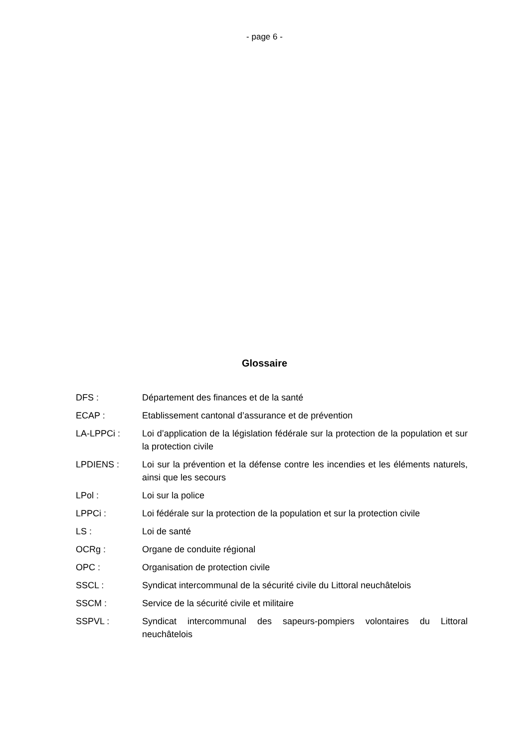- page 6 -
Glossaire
| DFS : | Département des finances et de la santé |
| ECAP : | Etablissement cantonal d’assurance et de prévention |
| LA-LPPCi : | Loi d’application de la législation fédérale sur la protection de la population et sur la protection civile |
| LPDIENS : | Loi sur la prévention et la défense contre les incendies et les éléments naturels, ainsi que les secours |
| LPol : | Loi sur la police |
| LPPCi : | Loi fédérale sur la protection de la population et sur la protection civile |
| LS : | Loi de santé |
| OCRg : | Organe de conduite régional |
| OPC : | Organisation de protection civile |
| SSCL : | Syndicat intercommunal de la sécurité civile du Littoral neuchâtelois |
| SSCM : | Service de la sécurité civile et militaire |
| SSPVL : | Syndicat intercommunal des sapeurs-pompiers volontaires du Littoral neuchâtelois |